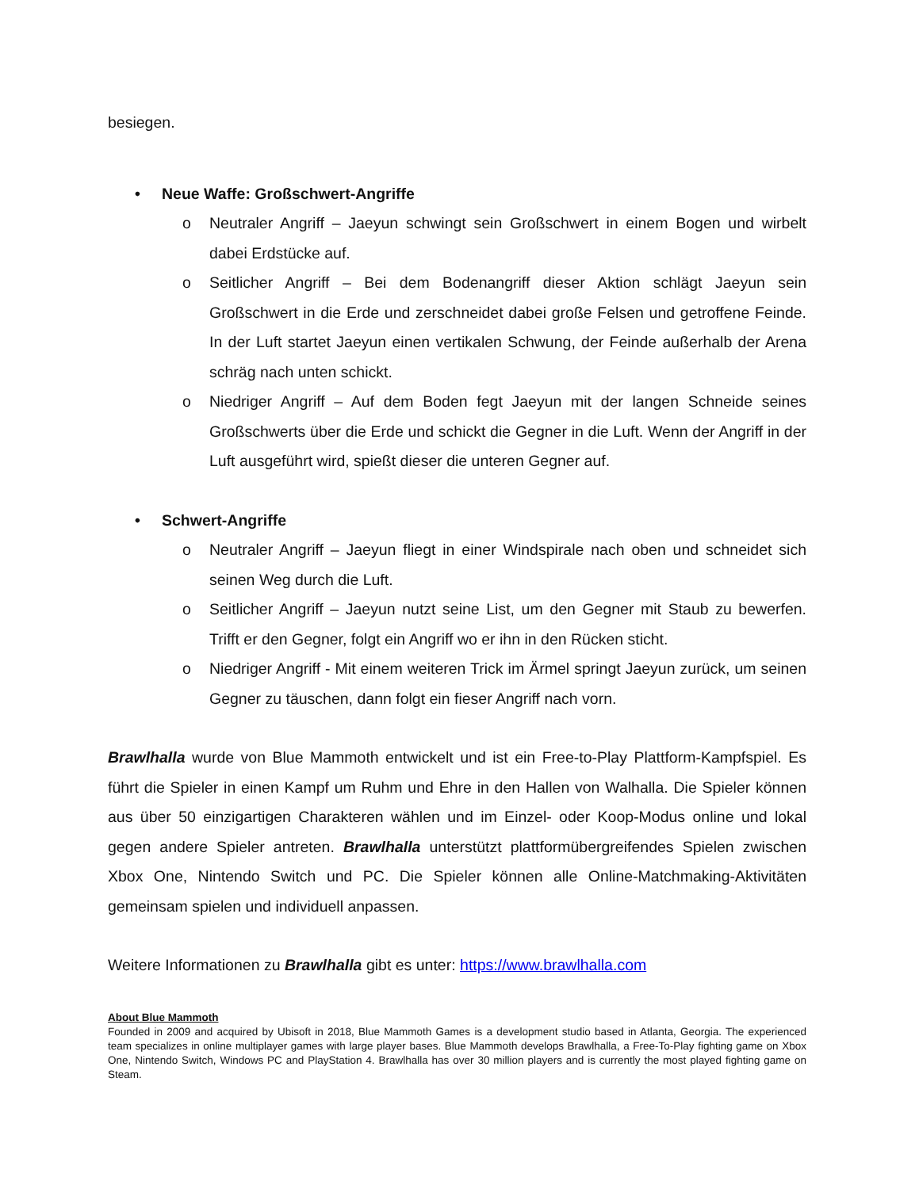besiegen.
• Neue Waffe: Großschwert-Angriffe
o Neutraler Angriff – Jaeyun schwingt sein Großschwert in einem Bogen und wirbelt dabei Erdstücke auf.
o Seitlicher Angriff – Bei dem Bodenangriff dieser Aktion schlägt Jaeyun sein Großschwert in die Erde und zerschneidet dabei große Felsen und getroffene Feinde. In der Luft startet Jaeyun einen vertikalen Schwung, der Feinde außerhalb der Arena schräg nach unten schickt.
o Niedriger Angriff – Auf dem Boden fegt Jaeyun mit der langen Schneide seines Großschwerts über die Erde und schickt die Gegner in die Luft. Wenn der Angriff in der Luft ausgeführt wird, spießt dieser die unteren Gegner auf.
• Schwert-Angriffe
o Neutraler Angriff – Jaeyun fliegt in einer Windspirale nach oben und schneidet sich seinen Weg durch die Luft.
o Seitlicher Angriff – Jaeyun nutzt seine List, um den Gegner mit Staub zu bewerfen. Trifft er den Gegner, folgt ein Angriff wo er ihn in den Rücken sticht.
o Niedriger Angriff - Mit einem weiteren Trick im Ärmel springt Jaeyun zurück, um seinen Gegner zu täuschen, dann folgt ein fieser Angriff nach vorn.
Brawlhalla wurde von Blue Mammoth entwickelt und ist ein Free-to-Play Plattform-Kampfspiel. Es führt die Spieler in einen Kampf um Ruhm und Ehre in den Hallen von Walhalla. Die Spieler können aus über 50 einzigartigen Charakteren wählen und im Einzel- oder Koop-Modus online und lokal gegen andere Spieler antreten. Brawlhalla unterstützt plattformübergreifendes Spielen zwischen Xbox One, Nintendo Switch und PC. Die Spieler können alle Online-Matchmaking-Aktivitäten gemeinsam spielen und individuell anpassen.
Weitere Informationen zu Brawlhalla gibt es unter: https://www.brawlhalla.com
About Blue Mammoth
Founded in 2009 and acquired by Ubisoft in 2018, Blue Mammoth Games is a development studio based in Atlanta, Georgia. The experienced team specializes in online multiplayer games with large player bases. Blue Mammoth develops Brawlhalla, a Free-To-Play fighting game on Xbox One, Nintendo Switch, Windows PC and PlayStation 4. Brawlhalla has over 30 million players and is currently the most played fighting game on Steam.